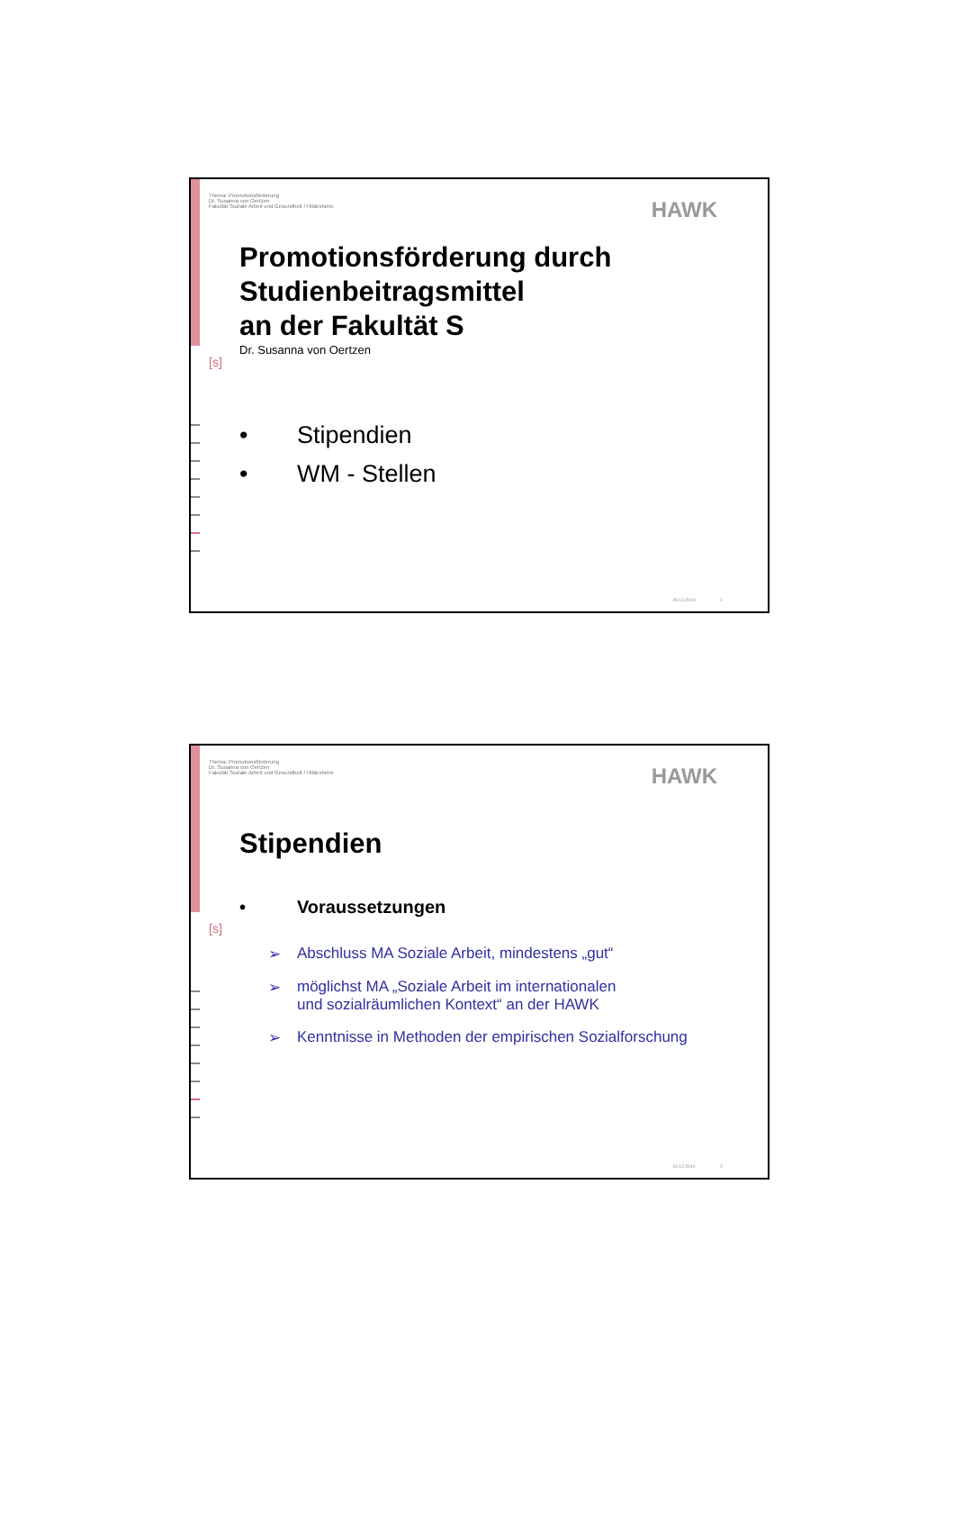Thema: Promotionsförderung
Dr. Susanna von Oertzen
Fakultät Soziale Arbeit und Gesundheit / Hildesheim
HAWK
[s]
Promotionsförderung durch
Studienbeitragsmittel
an der Fakultät S
Dr. Susanna von Oertzen
• Stipendien
• WM - Stellen
20.12.2010 1
Thema: Promotionsförderung
Dr. Susanna von Oertzen
Fakultät Soziale Arbeit und Gesundheit / Hildesheim
HAWK
[s]
Stipendien
• Voraussetzungen
➢ Abschluss MA Soziale Arbeit, mindestens „gut“
➢ möglichst MA „Soziale Arbeit im internationalen
und sozialräumlichen Kontext“ an der HAWK
➢ Kenntnisse in Methoden der empirischen Sozialforschung
20.12.2010 2